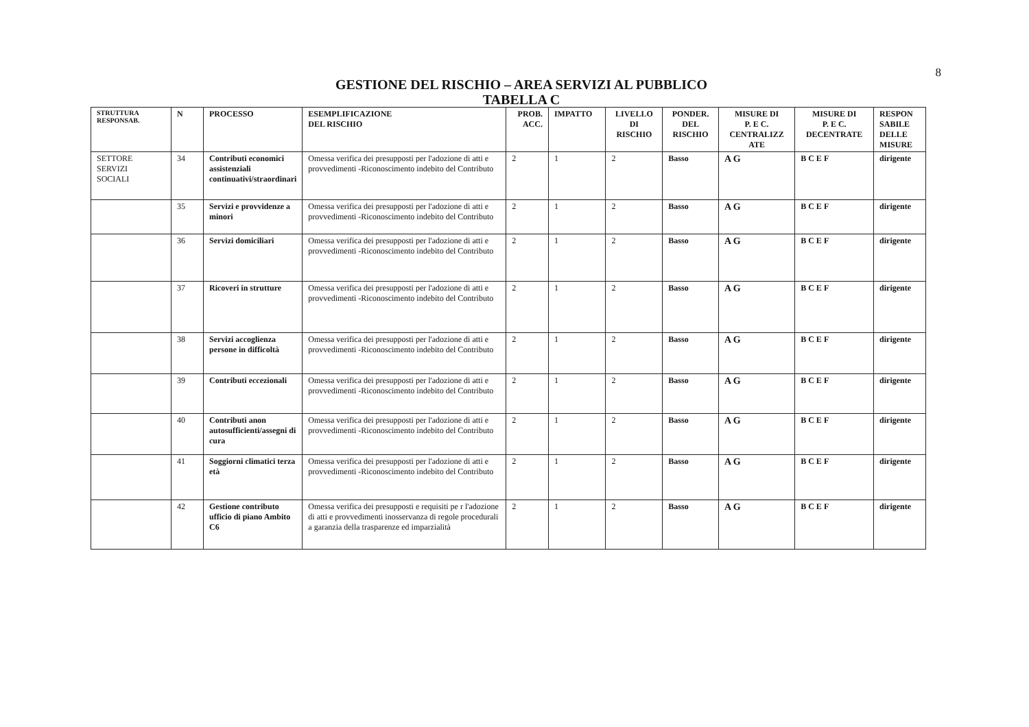8
GESTIONE DEL RISCHIO – AREA SERVIZI AL PUBBLICO
TABELLA C
| STRUTTURA RESPONSAB. | N | PROCESSO | ESEMPLIFICAZIONE DEL RISCHIO | PROB. ACC. | IMPATTO | LIVELLO DI RISCHIO | PONDER. DEL RISCHIO | MISURE DI P. E C. CENTRALIZZ ATE | MISURE DI P. E C. DECENTRATE | RESPON SABILE DELLE MISURE |
| --- | --- | --- | --- | --- | --- | --- | --- | --- | --- | --- |
| SETTORE SERVIZI SOCIALI | 34 | Contributi economici assistenziali continuativi/straordinari | Omessa verifica dei presupposti per l'adozione di atti e provvedimenti -Riconoscimento indebito del Contributo | 2 | 1 | 2 | Basso | A G | B C E F | dirigente |
| | 35 | Servizi e provvidenze a minori | Omessa verifica dei presupposti per l'adozione di atti e provvedimenti -Riconoscimento indebito del Contributo | 2 | 1 | 2 | Basso | A G | B C E F | dirigente |
| | 36 | Servizi domiciliari | Omessa verifica dei presupposti per l'adozione di atti e provvedimenti -Riconoscimento indebito del Contributo | 2 | 1 | 2 | Basso | A G | B C E F | dirigente |
| | 37 | Ricoveri in strutture | Omessa verifica dei presupposti per l'adozione di atti e provvedimenti -Riconoscimento indebito del Contributo | 2 | 1 | 2 | Basso | A G | B C E F | dirigente |
| | 38 | Servizi accoglienza persone in difficoltà | Omessa verifica dei presupposti per l'adozione di atti e provvedimenti -Riconoscimento indebito del Contributo | 2 | 1 | 2 | Basso | A G | B C E F | dirigente |
| | 39 | Contributi eccezionali | Omessa verifica dei presupposti per l'adozione di atti e provvedimenti -Riconoscimento indebito del Contributo | 2 | 1 | 2 | Basso | A G | B C E F | dirigente |
| | 40 | Contributi anon autosufficienti/assegni di cura | Omessa verifica dei presupposti per l'adozione di atti e provvedimenti -Riconoscimento indebito del Contributo | 2 | 1 | 2 | Basso | A G | B C E F | dirigente |
| | 41 | Soggiorni climatici terza età | Omessa verifica dei presupposti per l'adozione di atti e provvedimenti -Riconoscimento indebito del Contributo | 2 | 1 | 2 | Basso | A G | B C E F | dirigente |
| | 42 | Gestione contributo ufficio di piano Ambito C6 | Omessa verifica dei presupposti e requisiti pe r l'adozione di atti e provvedimenti inosservanza di regole procedurali a garanzia della trasparenze ed imparzialità | 2 | 1 | 2 | Basso | A G | B C E F | dirigente |